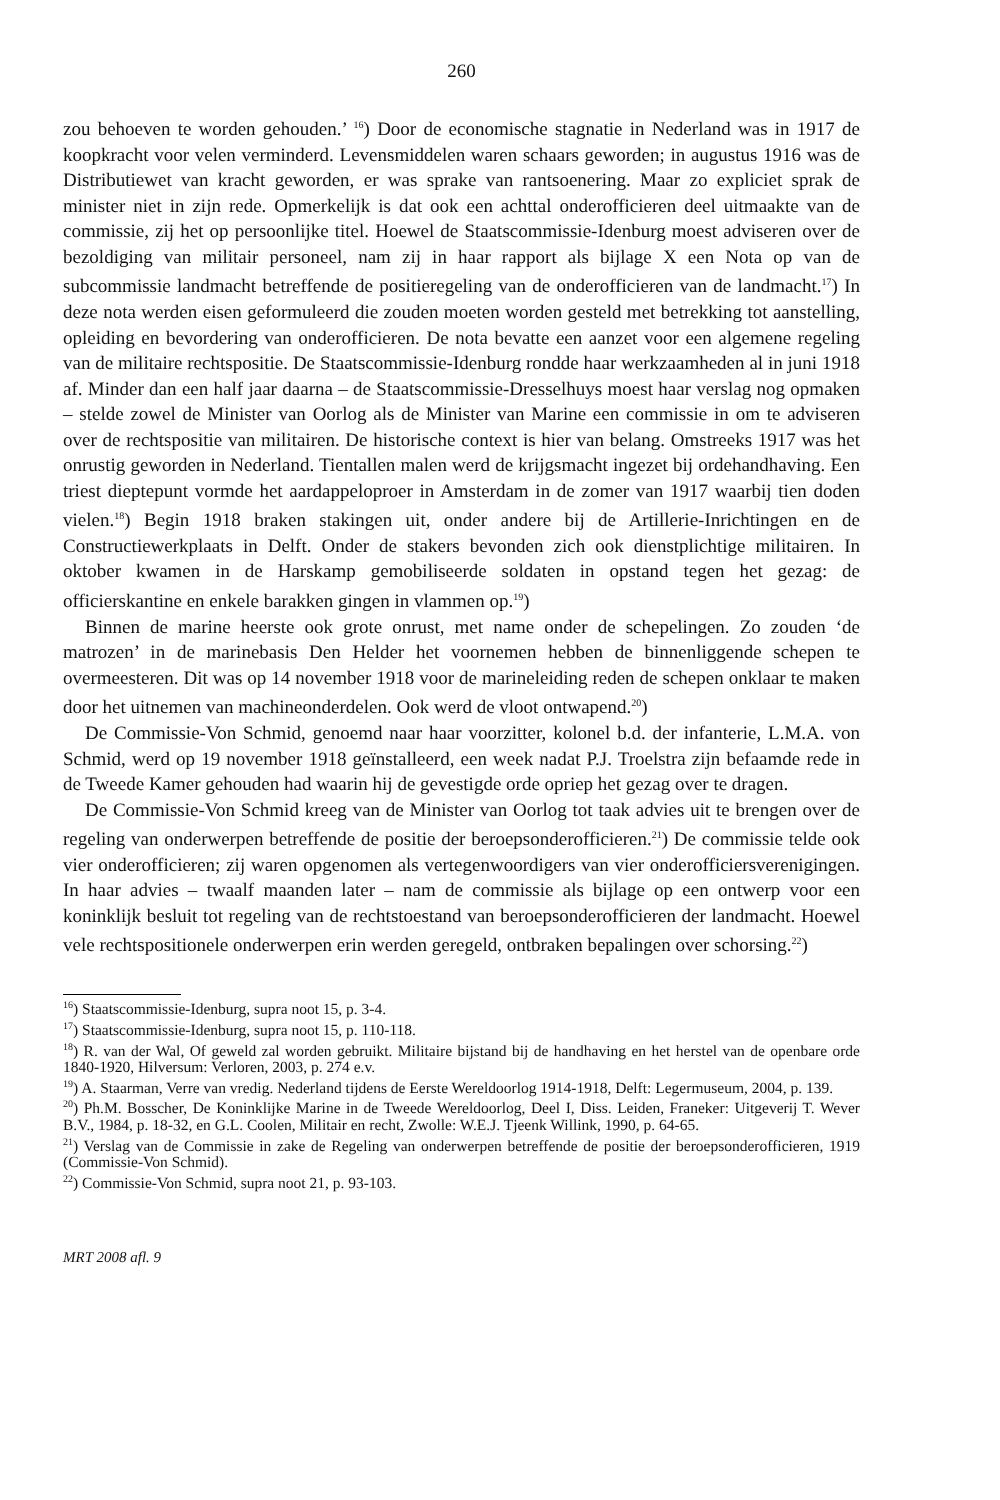260
zou behoeven te worden gehouden.’ <sup>16</sup>) Door de economische stagnatie in Nederland was in 1917 de koopkracht voor velen verminderd. Levensmiddelen waren schaars geworden; in augustus 1916 was de Distributiewet van kracht geworden, er was sprake van rantsoenering. Maar zo expliciet sprak de minister niet in zijn rede. Opmerkelijk is dat ook een achttal onderofficieren deel uitmaakte van de commissie, zij het op persoonlijke titel. Hoewel de Staatscommissie-Idenburg moest adviseren over de bezoldiging van militair personeel, nam zij in haar rapport als bijlage X een Nota op van de subcommissie landmacht betreffende de positieregeling van de onderofficieren van de landmacht.<sup>17</sup>) In deze nota werden eisen geformuleerd die zouden moeten worden gesteld met betrekking tot aanstelling, opleiding en bevordering van onderofficieren. De nota bevatte een aanzet voor een algemene regeling van de militaire rechtspositie. De Staatscommissie-Idenburg rondde haar werkzaamheden al in juni 1918 af. Minder dan een half jaar daarna – de Staatscommissie-Dresselhuys moest haar verslag nog opmaken – stelde zowel de Minister van Oorlog als de Minister van Marine een commissie in om te adviseren over de rechtspositie van militairen. De historische context is hier van belang. Omstreeks 1917 was het onrustig geworden in Nederland. Tientallen malen werd de krijgsmacht ingezet bij ordehandhaving. Een triest dieptepunt vormde het aardappeloproer in Amsterdam in de zomer van 1917 waarbij tien doden vielen.<sup>18</sup>) Begin 1918 braken stakingen uit, onder andere bij de Artillerie-Inrichtingen en de Constructiewerkplaats in Delft. Onder de stakers bevonden zich ook dienstplichtige militairen. In oktober kwamen in de Harskamp gemobiliseerde soldaten in opstand tegen het gezag: de officierskantine en enkele barakken gingen in vlammen op.<sup>19</sup>)
Binnen de marine heerste ook grote onrust, met name onder de schepelingen. Zo zouden ‘de matrozen’ in de marinebasis Den Helder het voornemen hebben de binnenliggende schepen te overmeesteren. Dit was op 14 november 1918 voor de marineleiding reden de schepen onklaar te maken door het uitnemen van machineonderdelen. Ook werd de vloot ontwapend.<sup>20</sup>)
De Commissie-Von Schmid, genoemd naar haar voorzitter, kolonel b.d. der infanterie, L.M.A. von Schmid, werd op 19 november 1918 geïnstalleerd, een week nadat P.J. Troelstra zijn befaamde rede in de Tweede Kamer gehouden had waarin hij de gevestigde orde opriep het gezag over te dragen.
De Commissie-Von Schmid kreeg van de Minister van Oorlog tot taak advies uit te brengen over de regeling van onderwerpen betreffende de positie der beroepsonderofficieren.<sup>21</sup>) De commissie telde ook vier onderofficieren; zij waren opgenomen als vertegenwoordigers van vier onderofficiersverenigingen. In haar advies – twaalf maanden later – nam de commissie als bijlage op een ontwerp voor een koninklijk besluit tot regeling van de rechtstoestand van beroepsonderofficieren der landmacht. Hoewel vele rechtspositionele onderwerpen erin werden geregeld, ontbraken bepalingen over schorsing.<sup>22</sup>)
<sup>16</sup>) Staatscommissie-Idenburg, supra noot 15, p. 3-4.
<sup>17</sup>) Staatscommissie-Idenburg, supra noot 15, p. 110-118.
<sup>18</sup>) R. van der Wal, Of geweld zal worden gebruikt. Militaire bijstand bij de handhaving en het herstel van de openbare orde 1840-1920, Hilversum: Verloren, 2003, p. 274 e.v.
<sup>19</sup>) A. Staarman, Verre van vredig. Nederland tijdens de Eerste Wereldoorlog 1914-1918, Delft: Legermuseum, 2004, p. 139.
<sup>20</sup>) Ph.M. Bosscher, De Koninklijke Marine in de Tweede Wereldoorlog, Deel I, Diss. Leiden, Franeker: Uitgeverij T. Wever B.V., 1984, p. 18-32, en G.L. Coolen, Militair en recht, Zwolle: W.E.J. Tjeenk Willink, 1990, p. 64-65.
<sup>21</sup>) Verslag van de Commissie in zake de Regeling van onderwerpen betreffende de positie der beroepsonderofficieren, 1919 (Commissie-Von Schmid).
<sup>22</sup>) Commissie-Von Schmid, supra noot 21, p. 93-103.
MRT 2008 afl. 9